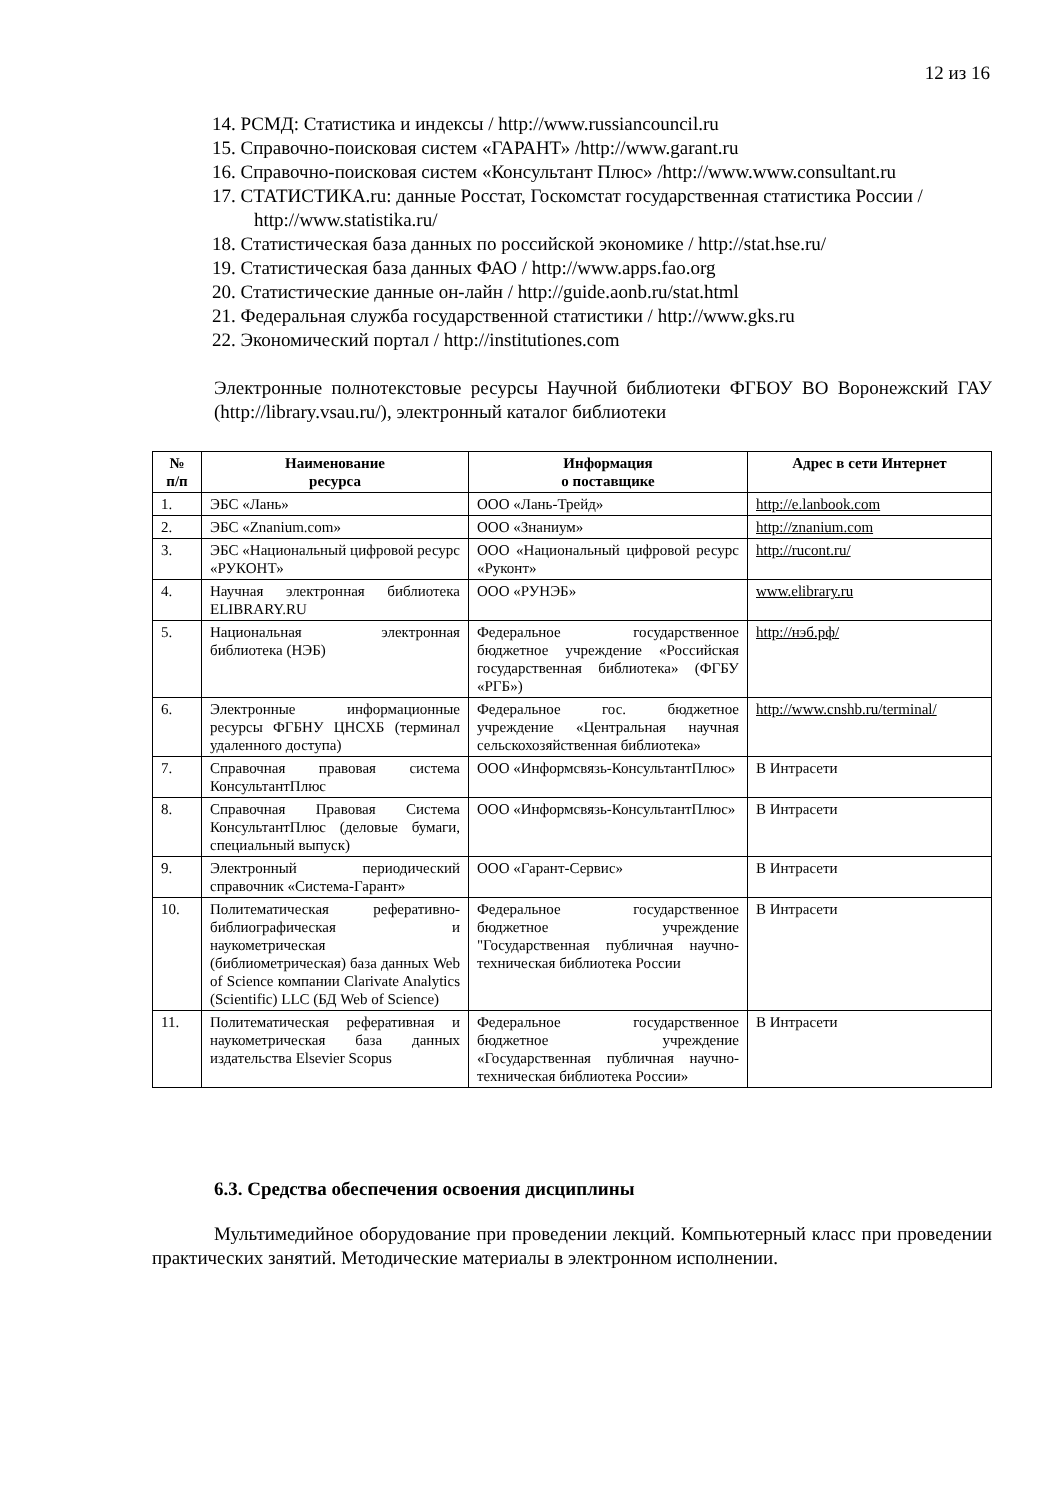12 из 16
14. РСМД: Статистика и индексы / http://www.russiancouncil.ru
15. Справочно-поисковая систем «ГАРАНТ» /http://www.garant.ru
16. Справочно-поисковая систем «Консультант Плюс» /http://www.www.consultant.ru
17. СТАТИСТИКА.ru: данные Росстат, Госкомстат государственная статистика России / http://www.statistika.ru/
18. Статистическая база данных по российской экономике / http://stat.hse.ru/
19. Статистическая база данных ФАО / http://www.apps.fao.org
20. Статистические данные он-лайн / http://guide.aonb.ru/stat.html
21. Федеральная служба государственной статистики / http://www.gks.ru
22. Экономический портал / http://institutiones.com
Электронные полнотекстовые ресурсы Научной библиотеки ФГБОУ ВО Воронежский ГАУ (http://library.vsau.ru/), электронный каталог библиотеки
| № п/п | Наименование ресурса | Информация о поставщике | Адрес в сети Интернет |
| --- | --- | --- | --- |
| 1. | ЭБС «Лань» | ООО «Лань-Трейд» | http://e.lanbook.com |
| 2. | ЭБС «Znanium.com» | ООО «Знаниум» | http://znanium.com |
| 3. | ЭБС «Национальный цифровой ресурс «РУКОНТ» | ООО «Национальный цифровой ресурс «Руконт» | http://rucont.ru/ |
| 4. | Научная электронная библиотека ELIBRARY.RU | ООО «РУНЭБ» | www.elibrary.ru |
| 5. | Национальная электронная библиотека (НЭБ) | Федеральное государственное бюджетное учреждение «Российская государственная библиотека» (ФГБУ «РГБ») | http://нэб.рф/ |
| 6. | Электронные информационные ресурсы ФГБНУ ЦНСХБ (терминал удаленного доступа) | Федеральное гос. бюджетное учреждение «Центральная научная сельскохозяйственная библиотека» | http://www.cnshb.ru/terminal/ |
| 7. | Справочная правовая система КонсультантПлюс | ООО «Информсвязь-КонсультантПлюс» | В Интрасети |
| 8. | Справочная Правовая Система КонсультантПлюс (деловые бумаги, специальный выпуск) | ООО «Информсвязь-КонсультантПлюс» | В Интрасети |
| 9. | Электронный периодический справочник «Система-Гарант» | ООО «Гарант-Сервис» | В Интрасети |
| 10. | Политематическая реферативно-библиографическая и наукометрическая (библиометрическая) база данных Web of Science компании Clarivate Analytics (Scientific) LLC (БД Web of Science) | Федеральное государственное бюджетное учреждение "Государственная публичная научно-техническая библиотека России | В Интрасети |
| 11. | Политематическая реферативная и наукометрическая база данных издательства Elsevier Scopus | Федеральное государственное бюджетное учреждение «Государственная публичная научно-техническая библиотека России» | В Интрасети |
6.3. Средства обеспечения освоения дисциплины
Мультимедийное оборудование при проведении лекций. Компьютерный класс при проведении практических занятий. Методические материалы в электронном исполнении.